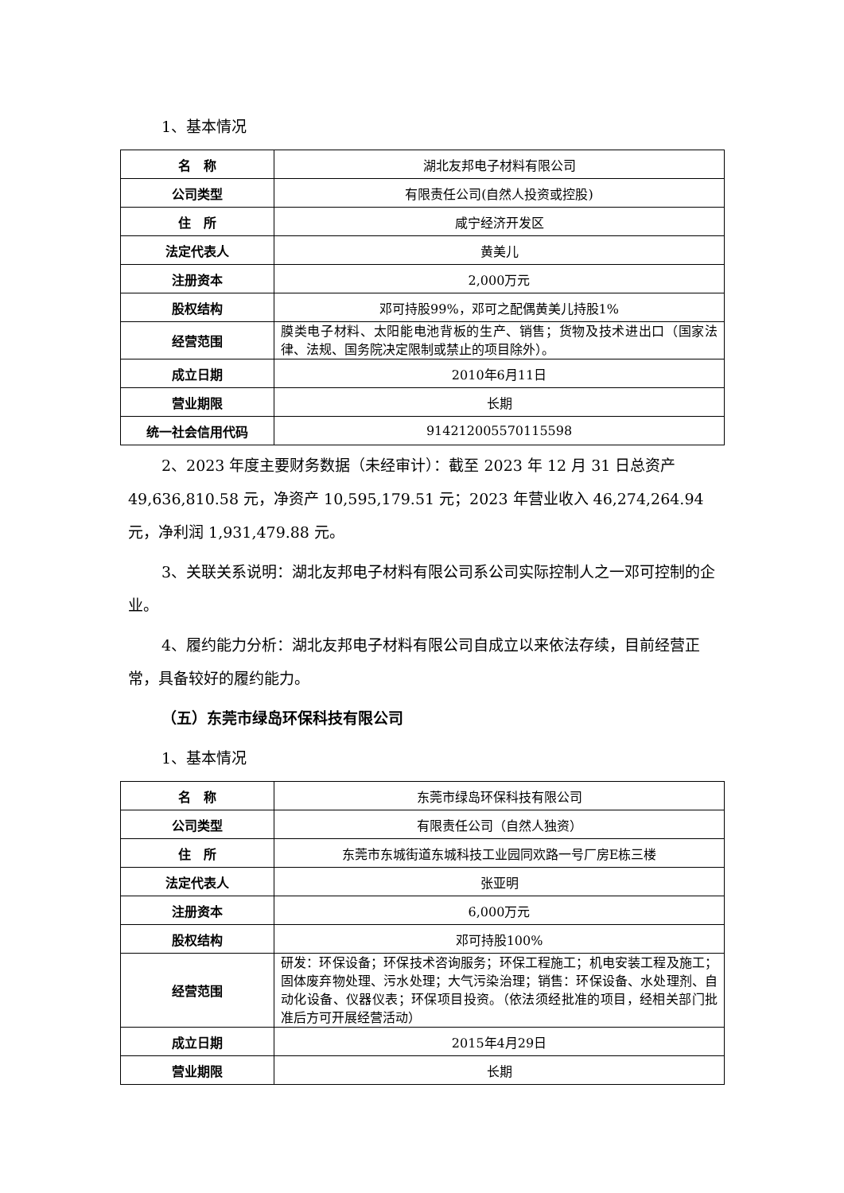1、基本情况
| 名 称 | 湖北友邦电子材料有限公司 |
| 公司类型 | 有限责任公司(自然人投资或控股) |
| 住 所 | 咸宁经济开发区 |
| 法定代表人 | 黄美儿 |
| 注册资本 | 2,000万元 |
| 股权结构 | 邓可持股99%，邓可之配偶黄美儿持股1% |
| 经营范围 | 膜类电子材料、太阳能电池背板的生产、销售；货物及技术进出口（国家法律、法规、国务院决定限制或禁止的项目除外）。 |
| 成立日期 | 2010年6月11日 |
| 营业期限 | 长期 |
| 统一社会信用代码 | 914212005570115598 |
2、2023 年度主要财务数据（未经审计）：截至 2023 年 12 月 31 日总资产 49,636,810.58 元，净资产 10,595,179.51 元；2023 年营业收入 46,274,264.94 元，净利润 1,931,479.88 元。
3、关联关系说明：湖北友邦电子材料有限公司系公司实际控制人之一邓可控制的企业。
4、履约能力分析：湖北友邦电子材料有限公司自成立以来依法存续，目前经营正常，具备较好的履约能力。
（五）东莞市绿岛环保科技有限公司
1、基本情况
| 名 称 | 东莞市绿岛环保科技有限公司 |
| 公司类型 | 有限责任公司（自然人独资） |
| 住 所 | 东莞市东城街道东城科技工业园同欢路一号厂房E栋三楼 |
| 法定代表人 | 张亚明 |
| 注册资本 | 6,000万元 |
| 股权结构 | 邓可持股100% |
| 经营范围 | 研发：环保设备；环保技术咨询服务；环保工程施工；机电安装工程及施工；固体废弃物处理、污水处理；大气污染治理；销售：环保设备、水处理剂、自动化设备、仪器仪表；环保项目投资。（依法须经批准的项目，经相关部门批准后方可开展经营活动） |
| 成立日期 | 2015年4月29日 |
| 营业期限 | 长期 |